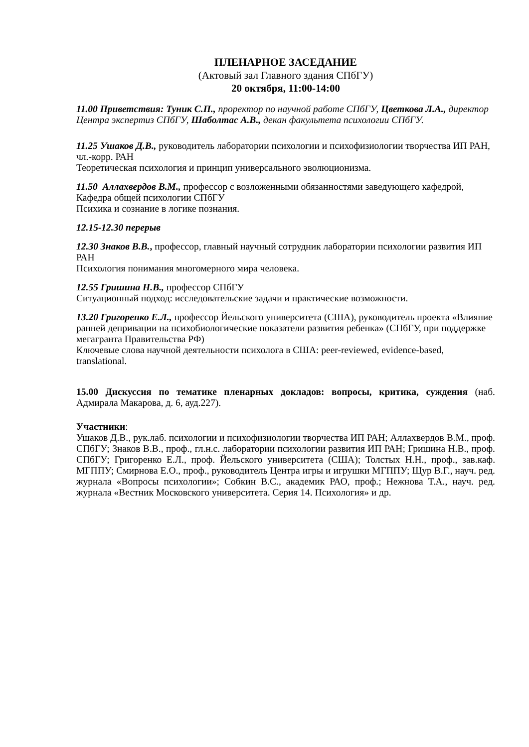ПЛЕНАРНОЕ ЗАСЕДАНИЕ
(Актовый зал Главного здания СПбГУ)
20 октября, 11:00-14:00
11.00 Приветствия: Туник С.П., проректор по научной работе СПбГУ, Цветкова Л.А., директор Центра экспертиз СПбГУ, Шаболтас А.В., декан факультета психологии СПбГУ.
11.25 Ушаков Д.В., руководитель лаборатории психологии и психофизиологии творчества ИП РАН, чл.-корр. РАН
Теоретическая психология и принцип универсального эволюционизма.
11.50 Аллахвердов В.М., профессор с возложенными обязанностями заведующего кафедрой, Кафедра общей психологии СПбГУ
Психика и сознание в логике познания.
12.15-12.30 перерыв
12.30 Знаков В.В., профессор, главный научный сотрудник лаборатории психологии развития ИП РАН
Психология понимания многомерного мира человека.
12.55 Гришина Н.В., профессор СПбГУ
Ситуационный подход: исследовательские задачи и практические возможности.
13.20 Григоренко Е.Л., профессор Йельского университета (США), руководитель проекта «Влияние ранней депривации на психобиологические показатели развития ребенка» (СПбГУ, при поддержке мегагранта Правительства РФ)
Ключевые слова научной деятельности психолога в США: peer-reviewed, evidence-based, translational.
15.00 Дискуссия по тематике пленарных докладов: вопросы, критика, суждения (наб. Адмирала Макарова, д. 6, ауд.227).
Участники:
Ушаков Д.В., рук.лаб. психологии и психофизиологии творчества ИП РАН; Аллахвердов В.М., проф. СПбГУ; Знаков В.В., проф., гл.н.с. лаборатории психологии развития ИП РАН; Гришина Н.В., проф. СПбГУ; Григоренко Е.Л., проф. Йельского университета (США); Толстых Н.Н., проф., зав.каф. МГППУ; Смирнова Е.О., проф., руководитель Центра игры и игрушки МГППУ; Щур В.Г., науч. ред. журнала «Вопросы психологии»; Собкин В.С., академик РАО, проф.; Нежнова Т.А., науч. ред. журнала «Вестник Московского университета. Серия 14. Психология» и др.